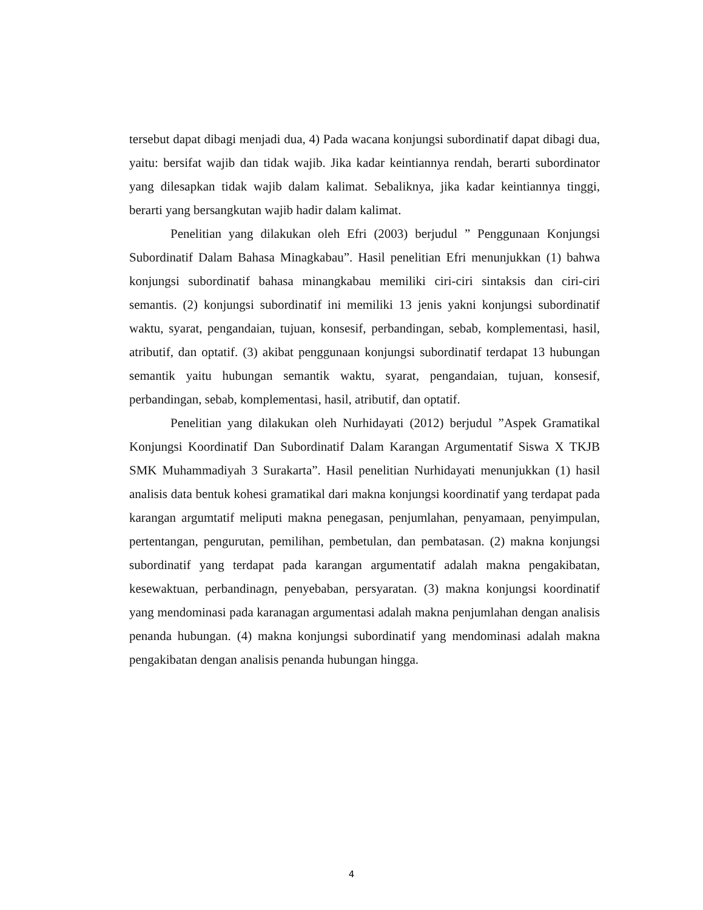tersebut dapat dibagi menjadi dua, 4) Pada wacana konjungsi subordinatif dapat dibagi dua, yaitu: bersifat wajib dan tidak wajib. Jika kadar keintiannya rendah, berarti subordinator yang dilesapkan tidak wajib dalam kalimat. Sebaliknya, jika kadar keintiannya tinggi, berarti yang bersangkutan wajib hadir dalam kalimat.
Penelitian yang dilakukan oleh Efri (2003) berjudul ” Penggunaan Konjungsi Subordinatif Dalam Bahasa Minagkabau”. Hasil penelitian Efri menunjukkan (1) bahwa konjungsi subordinatif bahasa minangkabau memiliki ciri-ciri sintaksis dan ciri-ciri semantis. (2) konjungsi subordinatif ini memiliki 13 jenis yakni konjungsi subordinatif waktu, syarat, pengandaian, tujuan, konsesif, perbandingan, sebab, komplementasi, hasil, atributif, dan optatif. (3) akibat penggunaan konjungsi subordinatif terdapat 13 hubungan semantik yaitu hubungan semantik waktu, syarat, pengandaian, tujuan, konsesif, perbandingan, sebab, komplementasi, hasil, atributif, dan optatif.
Penelitian yang dilakukan oleh Nurhidayati (2012) berjudul ”Aspek Gramatikal Konjungsi Koordinatif Dan Subordinatif Dalam Karangan Argumentatif Siswa X TKJB SMK Muhammadiyah 3 Surakarta”. Hasil penelitian Nurhidayati menunjukkan (1) hasil analisis data bentuk kohesi gramatikal dari makna konjungsi koordinatif yang terdapat pada karangan argumtatif meliputi makna penegasan, penjumlahan, penyamaan, penyimpulan, pertentangan, pengurutan, pemilihan, pembetulan, dan pembatasan. (2) makna konjungsi subordinatif yang terdapat pada karangan argumentatif adalah makna pengakibatan, kesewaktuan, perbandinagn, penyebaban, persyaratan. (3) makna konjungsi koordinatif yang mendominasi pada karanagan argumentasi adalah makna penjumlahan dengan analisis penanda hubungan. (4) makna konjungsi subordinatif yang mendominasi adalah makna pengakibatan dengan analisis penanda hubungan hingga.
4